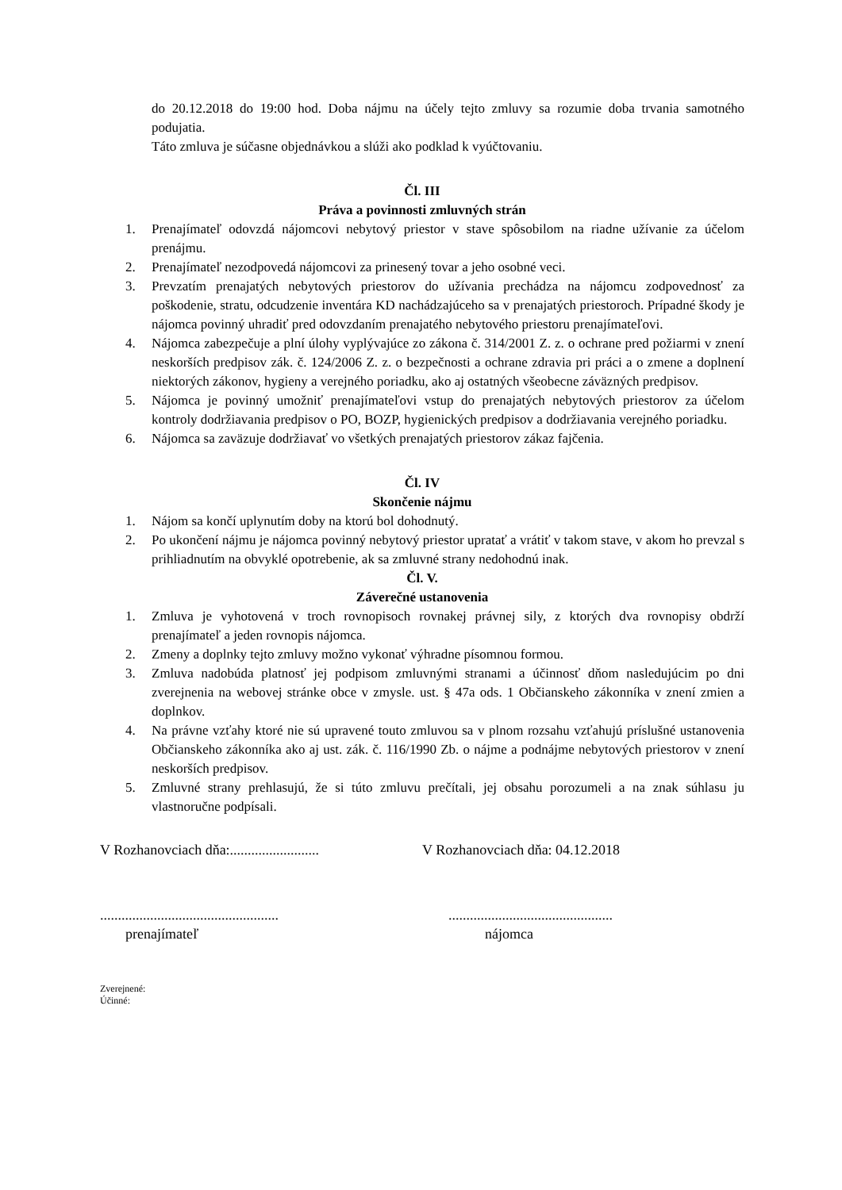do 20.12.2018 do 19:00 hod. Doba nájmu na účely tejto zmluvy sa rozumie doba trvania samotného podujatia.
Táto zmluva je súčasne objednávkou a slúži ako podklad k vyúčtovaniu.
Čl. III
Práva a povinnosti zmluvných strán
1. Prenajímateľ odovzdá nájomcovi nebytový priestor v stave spôsobilom na riadne užívanie za účelom prenájmu.
2. Prenajímateľ nezodpovedá nájomcovi za prinesený tovar a jeho osobné veci.
3. Prevzatím prenajatých nebytových priestorov do užívania prechádza na nájomcu zodpovednosť za poškodenie, stratu, odcudzenie inventára KD nachádzajúceho sa v prenajatých priestoroch. Prípadné škody je nájomca povinný uhradiť pred odovzdaním prenajatého nebytového priestoru prenajímateľovi.
4. Nájomca zabezpečuje a plní úlohy vyplývajúce zo zákona č. 314/2001 Z. z. o ochrane pred požiarmi v znení neskorších predpisov zák. č. 124/2006 Z. z. o bezpečnosti a ochrane zdravia pri práci a o zmene a doplnení niektorých zákonov, hygieny a verejného poriadku, ako aj ostatných všeobecne záväzných predpisov.
5. Nájomca je povinný umožniť prenajímateľovi vstup do prenajatých nebytových priestorov za účelom kontroly dodržiavania predpisov o PO, BOZP, hygienických predpisov a dodržiavania verejného poriadku.
6. Nájomca sa zaväzuje dodržiavať vo všetkých prenajatých priestorov zákaz fajčenia.
Čl. IV
Skončenie nájmu
1. Nájom sa končí uplynutím doby na ktorú bol dohodnutý.
2. Po ukončení nájmu je nájomca povinný nebytový priestor upratať a vrátiť v takom stave, v akom ho prevzal s prihliadnutím na obvyklé opotrebenie, ak sa zmluvné strany nedohodnú inak.
Čl. V.
Záverečné ustanovenia
1. Zmluva je vyhotovená v troch rovnopisoch rovnakej právnej sily, z ktorých dva rovnopisy obdrží prenajímateľ a jeden rovnopis nájomca.
2. Zmeny a doplnky tejto zmluvy možno vykonať výhradne písomnou formou.
3. Zmluva nadobúda platnosť jej podpisom zmluvnými stranami a účinnosť dňom nasledujúcim po dni zverejnenia na webovej stránke obce v zmysle. ust. § 47a ods. 1 Občianskeho zákonníka v znení zmien a doplnkov.
4. Na právne vzťahy ktoré nie sú upravené touto zmluvou sa v plnom rozsahu vzťahujú príslušné ustanovenia Občianskeho zákonníka ako aj ust. zák. č. 116/1990 Zb. o nájme a podnájme nebytových priestorov v znení neskorších predpisov.
5. Zmluvné strany prehlasujú, že si túto zmluvu prečítali, jej obsahu porozumeli a na znak súhlasu ju vlastnoručne podpísali.
V Rozhanovciach dňa:.........................
V Rozhanovciach dňa: 04.12.2018
..................................................
..............................................
prenajímateľ nájomca
Zverejnené:
Účinné: